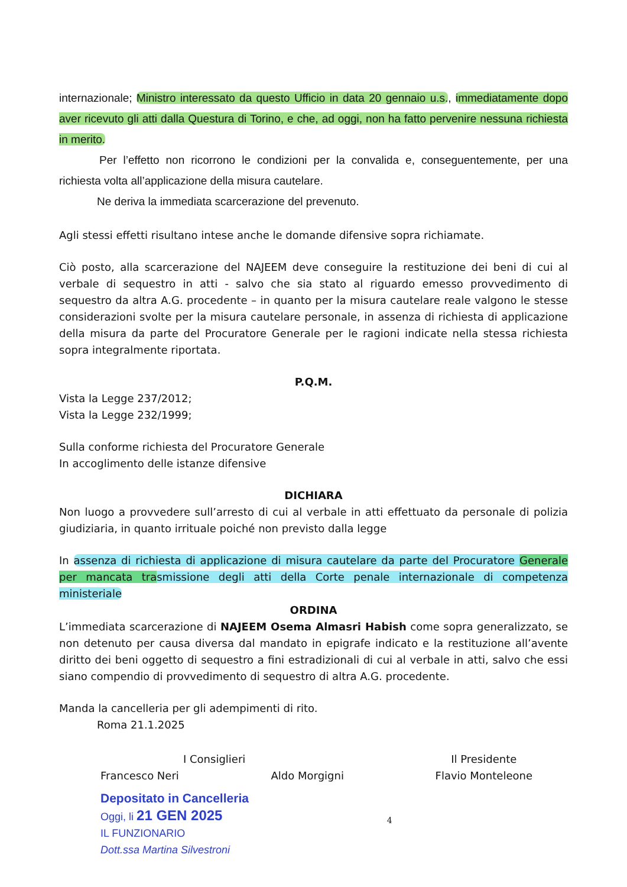internazionale; Ministro interessato da questo Ufficio in data 20 gennaio u.s., immediatamente dopo aver ricevuto gli atti dalla Questura di Torino, e che, ad oggi, non ha fatto pervenire nessuna richiesta in merito.
Per l’effetto non ricorrono le condizioni per la convalida e, conseguentemente, per una richiesta volta all’applicazione della misura cautelare.
Ne deriva la immediata scarcerazione del prevenuto.
Agli stessi effetti risultano intese anche le domande difensive sopra richiamate.
Ciò posto, alla scarcerazione del NAJEEM deve conseguire la restituzione dei beni di cui al verbale di sequestro in atti - salvo che sia stato al riguardo emesso provvedimento di sequestro da altra A.G. procedente – in quanto per la misura cautelare reale valgono le stesse considerazioni svolte per la misura cautelare personale, in assenza di richiesta di applicazione della misura da parte del Procuratore Generale per le ragioni indicate nella stessa richiesta sopra integralmente riportata.
P.Q.M.
Vista la Legge 237/2012;
Vista la Legge 232/1999;
Sulla conforme richiesta del Procuratore Generale
In accoglimento delle istanze difensive
DICHIARA
Non luogo a provvedere sull’arresto di cui al verbale in atti effettuato da personale di polizia giudiziaria, in quanto irrituale poiché non previsto dalla legge
In assenza di richiesta di applicazione di misura cautelare da parte del Procuratore Generale per mancata trasmissione degli atti della Corte penale internazionale di competenza ministeriale
ORDINA
L’immediata scarcerazione di NAJEEM Osema Almasri Habish come sopra generalizzato, se non detenuto per causa diversa dal mandato in epigrafe indicato e la restituzione all’avente diritto dei beni oggetto di sequestro a fini estradizionali di cui al verbale in atti, salvo che essi siano compendio di provvedimento di sequestro di altra A.G. procedente.
Manda la cancelleria per gli adempimenti di rito.
Roma 21.1.2025
I Consiglieri
Francesco Neri Aldo Morgigni
Depositato in Cancelleria
Oggi, li 21 GEN 2025
IL FUNZIONARIO
Dott.ssa Martina Silvestroni
4
Il Presidente
Flavio Monteleone